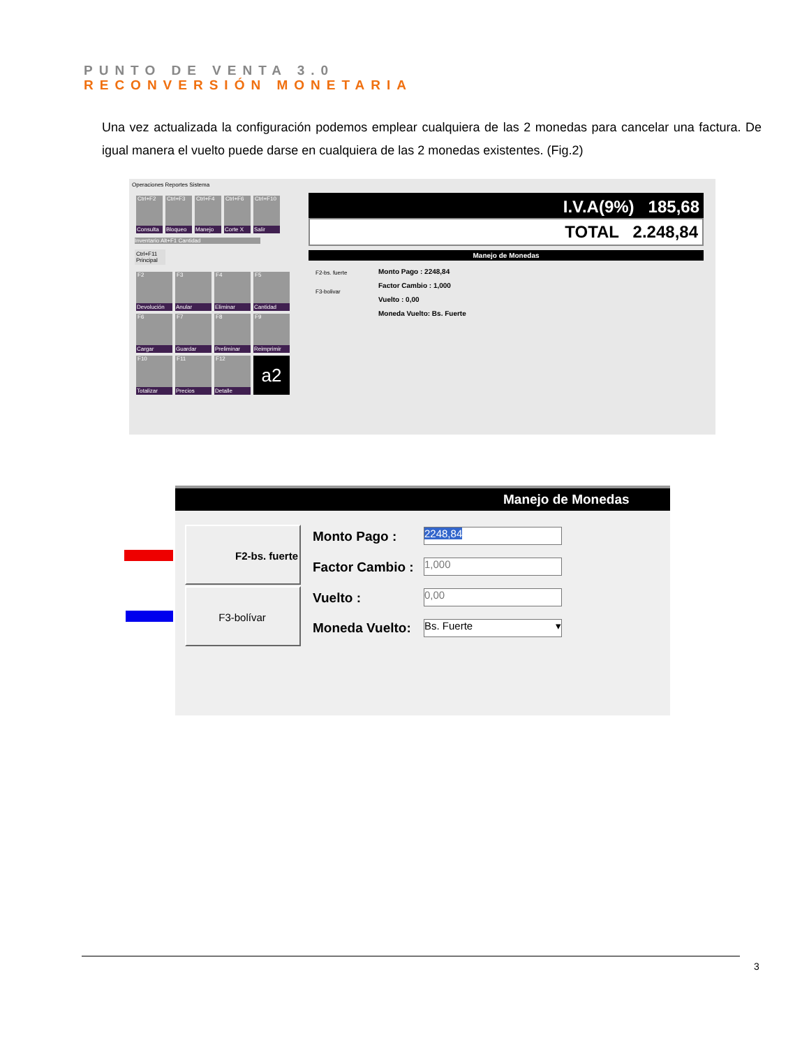PUNTO DE VENTA 3.0
RECONVERSIÓN MONETARIA
Una vez actualizada la configuración podemos emplear cualquiera de las 2 monedas para cancelar una factura. De igual manera el vuelto puede darse en cualquiera de las 2 monedas existentes. (Fig.2)
Operaciones Reportes Sistema
Ctrl+F2 Consulta
Ctrl+F3 Bloqueo
Ctrl+F4 Manejo
Ctrl+F6 Corte X
Ctrl+F10 Salir
Inventario Alt+F1 Cantidad
Ctrl+F11 Principal
F2 Devolución
F3 Anular
F4 Eliminar
F5 Cantidad
F6 Cargar F7 Guardar
F8 Preliminar
F9 Reimprimir
F10 Totalizar
F11 Precios
F12 Detalle
a2
I.V.A(9%) 185,68
TOTAL 2.248,84
Manejo de Monedas
F2-bs. fuerte
F3-bolivar
Monto Pago : 2248,84
Factor Cambio : 1,000
Vuelto : 0,00
Moneda Vuelto: Bs. Fuerte
Manejo de Monedas
F2-bs. fuerte
F3-bolívar
Monto Pago : 2248,84
Factor Cambio : 1,000
Vuelto : 0,00
Moneda Vuelto: Bs. Fuerte ▾
3